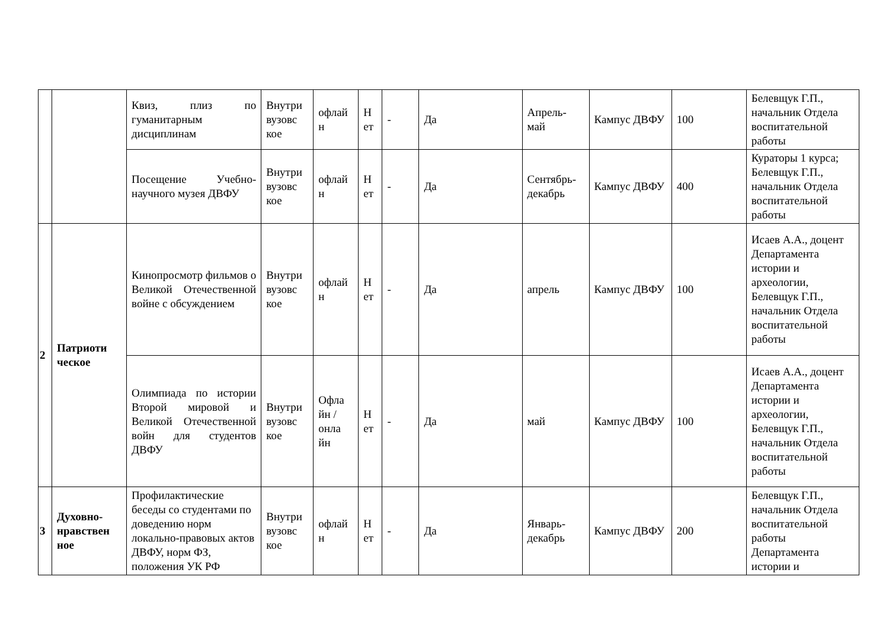| | | Квиз, плиз по гуманитарным дисциплинам | Внутри вузовс кое | офлай н | Н ет | - | Да | Апрель-май | Кампус ДВФУ | 100 | Белевщук Г.П., начальник Отдела воспитательной работы |
| | | Посещение Учебно-научного музея ДВФУ | Внутри вузовс кое | офлай н | Н ет | - | Да | Сентябрь-декабрь | Кампус ДВФУ | 400 | Кураторы 1 курса; Белевщук Г.П., начальник Отдела воспитательной работы |
| 2 | Патриоти ческое | Кинопросмотр фильмов о Великой Отечественной войне с обсуждением | Внутри вузовс кое | офлай н | Н ет | - | Да | апрель | Кампус ДВФУ | 100 | Исаев А.А., доцент Департамента истории и археологии, Белевщук Г.П., начальник Отдела воспитательной работы |
| | | Олимпиада по истории Второй мировой и Великой Отечественной войн для студентов ДВФУ | Внутри вузовс кое | Офла йн /онла йн | Н ет | - | Да | май | Кампус ДВФУ | 100 | Исаев А.А., доцент Департамента истории и археологии, Белевщук Г.П., начальник Отдела воспитательной работы |
| 3 | Духовно-нравствен ное | Профилактические беседы со студентами по доведению норм локально-правовых актов ДВФУ, норм ФЗ, положения УК РФ | Внутри вузовс кое | офлай н | Н ет | - | Да | Январь-декабрь | Кампус ДВФУ | 200 | Белевщук Г.П., начальник Отдела воспитательной работы Департамента истории и |